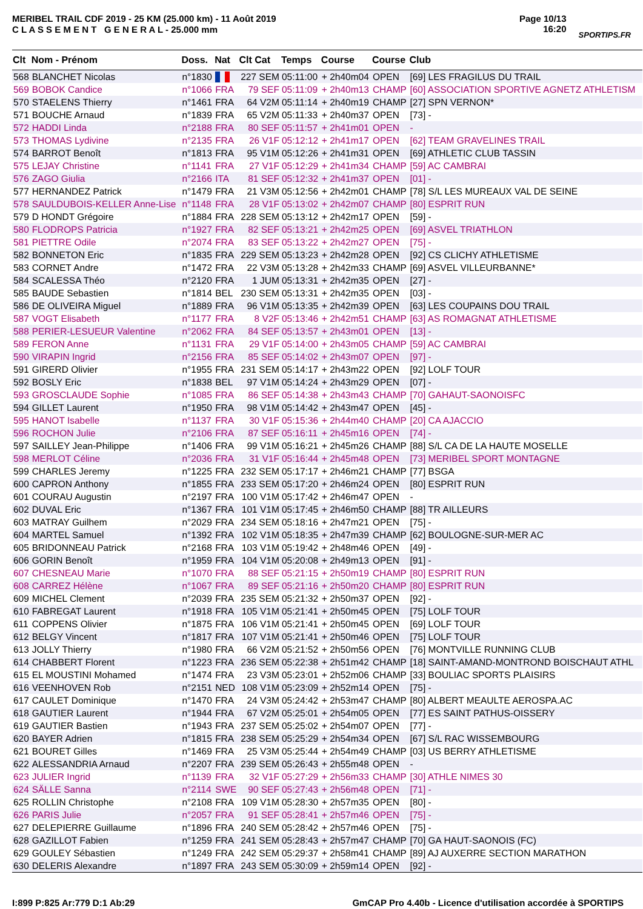MERIBEL TRAIL CDF 2019 - 25 KM (25.000 km) - 11 Août 2019
C L A S S E M E N T G E N E R A L - 25.000 mm
Page 10/13
16:20
SPORTIPS.FR
| Clt | Nom - Prénom | Doss. | Nat | Clt Cat | Temps | Course | Course | Club |
| --- | --- | --- | --- | --- | --- | --- | --- | --- |
| 568 | BLANCHET Nicolas | n°1830 | | 227 SEM | 05:11:00 | + 2h40m04 | OPEN | [69] LES FRAGILUS DU TRAIL |
| 569 | BOBOK Candice | n°1066 | FRA | 79 SEF | 05:11:09 | + 2h40m13 | CHAMP | [60] ASSOCIATION SPORTIVE AGNETZ ATHLETISM |
| 570 | STAELENS Thierry | n°1461 | FRA | 64 V2M | 05:11:14 | + 2h40m19 | CHAMP | [27] SPN VERNON* |
| 571 | BOUCHE Arnaud | n°1839 | FRA | 65 V2M | 05:11:33 | + 2h40m37 | OPEN | [73] - |
| 572 | HADDI Linda | n°2188 | FRA | 80 SEF | 05:11:57 | + 2h41m01 | OPEN | - |
| 573 | THOMAS Lydivine | n°2135 | FRA | 26 V1F | 05:12:12 | + 2h41m17 | OPEN | [62] TEAM GRAVELINES TRAIL |
| 574 | BARROT Benoît | n°1813 | FRA | 95 V1M | 05:12:26 | + 2h41m31 | OPEN | [69] ATHLETIC CLUB TASSIN |
| 575 | LEJAY Christine | n°1141 | FRA | 27 V1F | 05:12:29 | + 2h41m34 | CHAMP | [59] AC CAMBRAI |
| 576 | ZAGO Giulia | n°2166 | ITA | 81 SEF | 05:12:32 | + 2h41m37 | OPEN | [01] - |
| 577 | HERNANDEZ Patrick | n°1479 | FRA | 21 V3M | 05:12:56 | + 2h42m01 | CHAMP | [78] S/L LES MUREAUX VAL DE SEINE |
| 578 | SAULDUBOIS-KELLER Anne-Lise | n°1148 | FRA | 28 V1F | 05:13:02 | + 2h42m07 | CHAMP | [80] ESPRIT RUN |
| 579 | D HONDT Grégoire | n°1884 | FRA | 228 SEM | 05:13:12 | + 2h42m17 | OPEN | [59] - |
| 580 | FLODROPS Patricia | n°1927 | FRA | 82 SEF | 05:13:21 | + 2h42m25 | OPEN | [69] ASVEL TRIATHLON |
| 581 | PIETTRE Odile | n°2074 | FRA | 83 SEF | 05:13:22 | + 2h42m27 | OPEN | [75] - |
| 582 | BONNETON Eric | n°1835 | FRA | 229 SEM | 05:13:23 | + 2h42m28 | OPEN | [92] CS CLICHY ATHLETISME |
| 583 | CORNET Andre | n°1472 | FRA | 22 V3M | 05:13:28 | + 2h42m33 | CHAMP | [69] ASVEL VILLEURBANNE* |
| 584 | SCALESSA Théo | n°2120 | FRA | 1 JUM | 05:13:31 | + 2h42m35 | OPEN | [27] - |
| 585 | BAUDE Sebastien | n°1814 | BEL | 230 SEM | 05:13:31 | + 2h42m35 | OPEN | [03] - |
| 586 | DE OLIVEIRA Miguel | n°1889 | FRA | 96 V1M | 05:13:35 | + 2h42m39 | OPEN | [63] LES COUPAINS DOU TRAIL |
| 587 | VOGT Elisabeth | n°1177 | FRA | 8 V2F | 05:13:46 | + 2h42m51 | CHAMP | [63] AS ROMAGNAT ATHLETISME |
| 588 | PERIER-LESUEUR Valentine | n°2062 | FRA | 84 SEF | 05:13:57 | + 2h43m01 | OPEN | [13] - |
| 589 | FERON Anne | n°1131 | FRA | 29 V1F | 05:14:00 | + 2h43m05 | CHAMP | [59] AC CAMBRAI |
| 590 | VIRAPIN Ingrid | n°2156 | FRA | 85 SEF | 05:14:02 | + 2h43m07 | OPEN | [97] - |
| 591 | GIRERD Olivier | n°1955 | FRA | 231 SEM | 05:14:17 | + 2h43m22 | OPEN | [92] LOLF TOUR |
| 592 | BOSLY Eric | n°1838 | BEL | 97 V1M | 05:14:24 | + 2h43m29 | OPEN | [07] - |
| 593 | GROSCLAUDE Sophie | n°1085 | FRA | 86 SEF | 05:14:38 | + 2h43m43 | CHAMP | [70] GAHAUT-SAONOISFC |
| 594 | GILLET Laurent | n°1950 | FRA | 98 V1M | 05:14:42 | + 2h43m47 | OPEN | [45] - |
| 595 | HANOT Isabelle | n°1137 | FRA | 30 V1F | 05:15:36 | + 2h44m40 | CHAMP | [20] CA AJACCIO |
| 596 | ROCHON Julie | n°2106 | FRA | 87 SEF | 05:16:11 | + 2h45m16 | OPEN | [74] - |
| 597 | SAILLEY Jean-Philippe | n°1406 | FRA | 99 V1M | 05:16:21 | + 2h45m26 | CHAMP | [88] S/L CA DE LA HAUTE MOSELLE |
| 598 | MERLOT Céline | n°2036 | FRA | 31 V1F | 05:16:44 | + 2h45m48 | OPEN | [73] MERIBEL SPORT MONTAGNE |
| 599 | CHARLES Jeremy | n°1225 | FRA | 232 SEM | 05:17:17 | + 2h46m21 | CHAMP | [77] BSGA |
| 600 | CAPRON Anthony | n°1855 | FRA | 233 SEM | 05:17:20 | + 2h46m24 | OPEN | [80] ESPRIT RUN |
| 601 | COURAU Augustin | n°2197 | FRA | 100 V1M | 05:17:42 | + 2h46m47 | OPEN | - |
| 602 | DUVAL Eric | n°1367 | FRA | 101 V1M | 05:17:45 | + 2h46m50 | CHAMP | [88] TR AILLEURS |
| 603 | MATRAY Guilhem | n°2029 | FRA | 234 SEM | 05:18:16 | + 2h47m21 | OPEN | [75] - |
| 604 | MARTEL Samuel | n°1392 | FRA | 102 V1M | 05:18:35 | + 2h47m39 | CHAMP | [62] BOULOGNE-SUR-MER AC |
| 605 | BRIDONNEAU Patrick | n°2168 | FRA | 103 V1M | 05:19:42 | + 2h48m46 | OPEN | [49] - |
| 606 | GORIN Benoît | n°1959 | FRA | 104 V1M | 05:20:08 | + 2h49m13 | OPEN | [91] - |
| 607 | CHESNEAU Marie | n°1070 | FRA | 88 SEF | 05:21:15 | + 2h50m19 | CHAMP | [80] ESPRIT RUN |
| 608 | CARREZ Hélène | n°1067 | FRA | 89 SEF | 05:21:16 | + 2h50m20 | CHAMP | [80] ESPRIT RUN |
| 609 | MICHEL Clement | n°2039 | FRA | 235 SEM | 05:21:32 | + 2h50m37 | OPEN | [92] - |
| 610 | FABREGAT Laurent | n°1918 | FRA | 105 V1M | 05:21:41 | + 2h50m45 | OPEN | [75] LOLF TOUR |
| 611 | COPPENS Olivier | n°1875 | FRA | 106 V1M | 05:21:41 | + 2h50m45 | OPEN | [69] LOLF TOUR |
| 612 | BELGY Vincent | n°1817 | FRA | 107 V1M | 05:21:41 | + 2h50m46 | OPEN | [75] LOLF TOUR |
| 613 | JOLLY Thierry | n°1980 | FRA | 66 V2M | 05:21:52 | + 2h50m56 | OPEN | [76] MONTVILLE RUNNING CLUB |
| 614 | CHABBERT Florent | n°1223 | FRA | 236 SEM | 05:22:38 | + 2h51m42 | CHAMP | [18] SAINT-AMAND-MONTROND BOISCHAUT ATHL |
| 615 | EL MOUSTINI Mohamed | n°1474 | FRA | 23 V3M | 05:23:01 | + 2h52m06 | CHAMP | [33] BOULIAC SPORTS PLAISIRS |
| 616 | VEENHOVEN Rob | n°2151 | NED | 108 V1M | 05:23:09 | + 2h52m14 | OPEN | [75] - |
| 617 | CAULET Dominique | n°1470 | FRA | 24 V3M | 05:24:42 | + 2h53m47 | CHAMP | [80] ALBERT MEAULTE AEROSPA.AC |
| 618 | GAUTIER Laurent | n°1944 | FRA | 67 V2M | 05:25:01 | + 2h54m05 | OPEN | [77] ES SAINT PATHUS-OISSERY |
| 619 | GAUTIER Bastien | n°1943 | FRA | 237 SEM | 05:25:02 | + 2h54m07 | OPEN | [77] - |
| 620 | BAYER Adrien | n°1815 | FRA | 238 SEM | 05:25:29 | + 2h54m34 | OPEN | [67] S/L RAC WISSEMBOURG |
| 621 | BOURET Gilles | n°1469 | FRA | 25 V3M | 05:25:44 | + 2h54m49 | CHAMP | [03] US BERRY ATHLETISME |
| 622 | ALESSANDRIA Arnaud | n°2207 | FRA | 239 SEM | 05:26:43 | + 2h55m48 | OPEN | - |
| 623 | JULIER Ingrid | n°1139 | FRA | 32 V1F | 05:27:29 | + 2h56m33 | CHAMP | [30] ATHLE NIMES 30 |
| 624 | SÄLLE Sanna | n°2114 | SWE | 90 SEF | 05:27:43 | + 2h56m48 | OPEN | [71] - |
| 625 | ROLLIN Christophe | n°2108 | FRA | 109 V1M | 05:28:30 | + 2h57m35 | OPEN | [80] - |
| 626 | PARIS Julie | n°2057 | FRA | 91 SEF | 05:28:41 | + 2h57m46 | OPEN | [75] - |
| 627 | DELEPIERRE Guillaume | n°1896 | FRA | 240 SEM | 05:28:42 | + 2h57m46 | OPEN | [75] - |
| 628 | GAZILLOT Fabien | n°1259 | FRA | 241 SEM | 05:28:43 | + 2h57m47 | CHAMP | [70] GA HAUT-SAONOIS (FC) |
| 629 | GOULEY Sébastien | n°1249 | FRA | 242 SEM | 05:29:37 | + 2h58m41 | CHAMP | [89] AJ AUXERRE SECTION MARATHON |
| 630 | DELERIS Alexandre | n°1897 | FRA | 243 SEM | 05:30:09 | + 2h59m14 | OPEN | [92] - |
I:899 P:825 Ar:779 D:1 Ab:29 GmCAP Pro 4.40b - Licence d'utilisation accordée à SPORTIPS